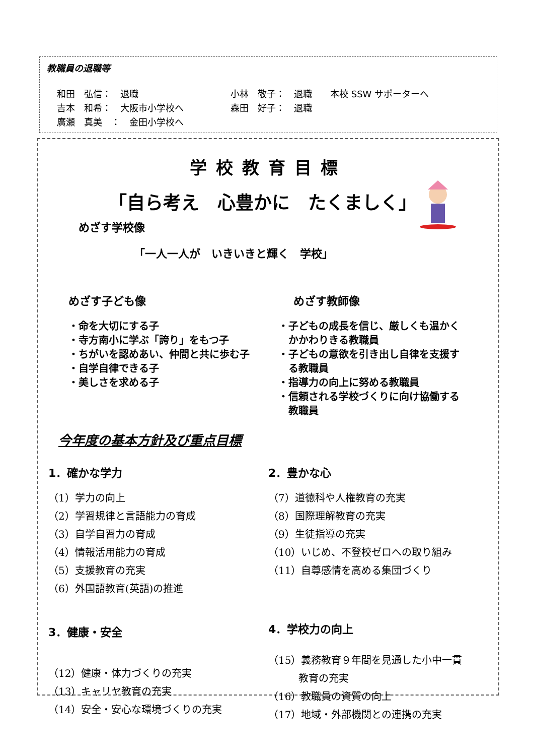教職員の退職等
和田　弘信：　退職 小林　敬子：　退職　　本校 SSW サポーターへ
吉本　和希：　大阪市小学校へ 森田　好子：　退職
廣瀬　真美　：　金田小学校へ
学校教育目標
「自ら考え　心豊かに　たくましく」
めざす学校像
「一人一人が　いきいきと輝く　学校」
めざす子ども像
・命を大切にする子
・寺方南小に学ぶ「誇り」をもつ子
・ちがいを認めあい、仲間と共に歩む子
・自学自律できる子
・美しさを求める子
めざす教師像
・子どもの成長を信じ、厳しくも温かく
　かかわりきる教職員
・子どもの意欲を引き出し自律を支援す
　る教職員
・指導力の向上に努める教職員
・信頼される学校づくりに向け協働する
　教職員
今年度の基本方針及び重点目標
1．確かな学力
（1）学力の向上
（2）学習規律と言語能力の育成
（3）自学自習力の育成
（4）情報活用能力の育成
（5）支援教育の充実
（6）外国語教育(英語)の推進
3．健康・安全
（12）健康・体力づくりの充実
（13）キャリヤ教育の充実
（14）安全・安心な環境づくりの充実
2．豊かな心
（7）道徳科や人権教育の充実
（8）国際理解教育の充実
（9）生徒指導の充実
（10）いじめ、不登校ゼロへの取り組み
（11）自尊感情を高める集団づくり
4．学校力の向上
（15）義務教育９年間を見通した小中一貫
　　　教育の充実
（16）教職員の資質の向上
（17）地域・外部機関との連携の充実